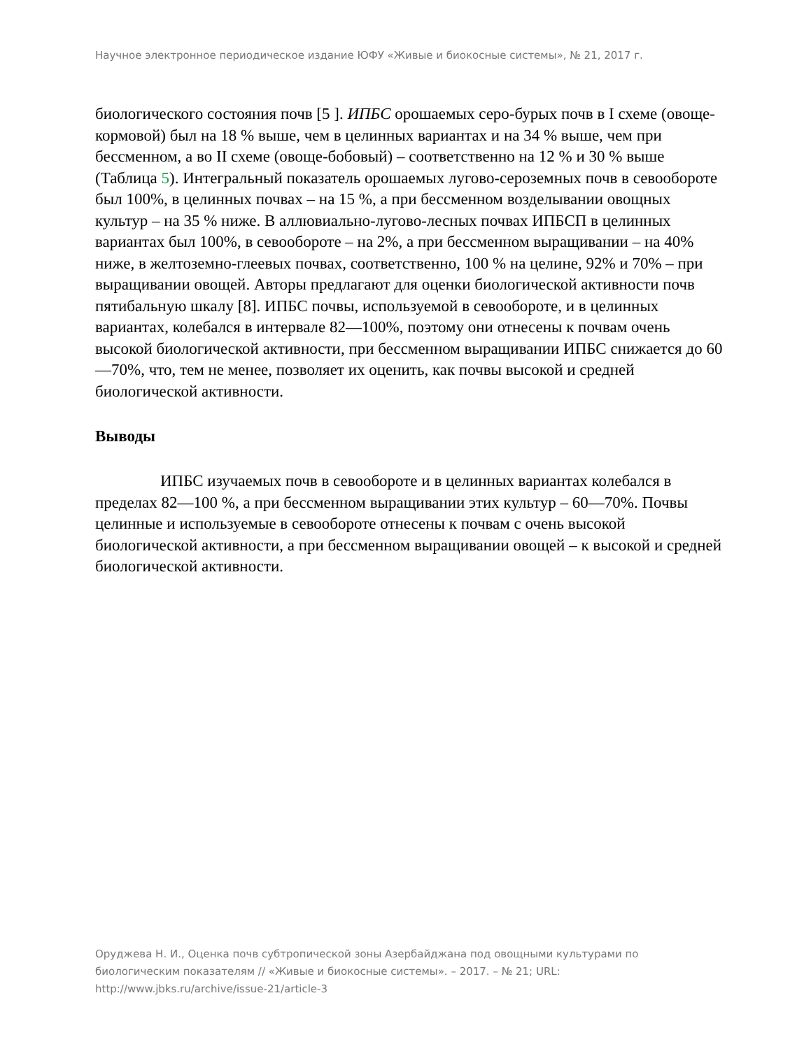Научное электронное периодическое издание ЮФУ «Живые и биокосные системы», № 21, 2017 г.
биологического состояния почв [5 ]. ИПБС орошаемых серо-бурых почв в I схеме (овоще-кормовой) был на 18 % выше, чем в целинных вариантах и на 34 % выше, чем при бессменном, а во II схеме (овоще-бобовый) – соответственно на 12 % и 30 % выше (Таблица 5). Интегральный показатель орошаемых лугово-сероземных почв в севообороте был 100%, в целинных почвах – на 15 %, а при бессменном возделывании овощных культур – на 35 % ниже. В аллювиально-лугово-лесных почвах ИПБСП в целинных вариантах был 100%, в севообороте – на 2%, а при бессменном выращивании – на 40% ниже, в желтоземно-глеевых почвах, соответственно, 100 % на целине, 92% и 70% – при выращивании овощей. Авторы предлагают для оценки биологической активности почв пятибальную шкалу [8]. ИПБС почвы, используемой в севообороте, и в целинных вариантах, колебался в интервале 82—100%, поэтому они отнесены к почвам очень высокой биологической активности, при бессменном выращивании ИПБС снижается до 60—70%, что, тем не менее, позволяет их оценить, как почвы высокой и средней биологической активности.
Выводы
ИПБС изучаемых почв в севообороте и в целинных вариантах колебался в пределах 82—100 %, а при бессменном выращивании этих культур – 60—70%. Почвы целинные и используемые в севообороте отнесены к почвам с очень высокой биологической активности, а при бессменном выращивании овощей – к высокой и средней биологической активности.
Оруджева Н. И., Оценка почв субтропической зоны Азербайджана под овощными культурами по биологическим показателям // «Живые и биокосные системы». – 2017. – № 21; URL: http://www.jbks.ru/archive/issue-21/article-3